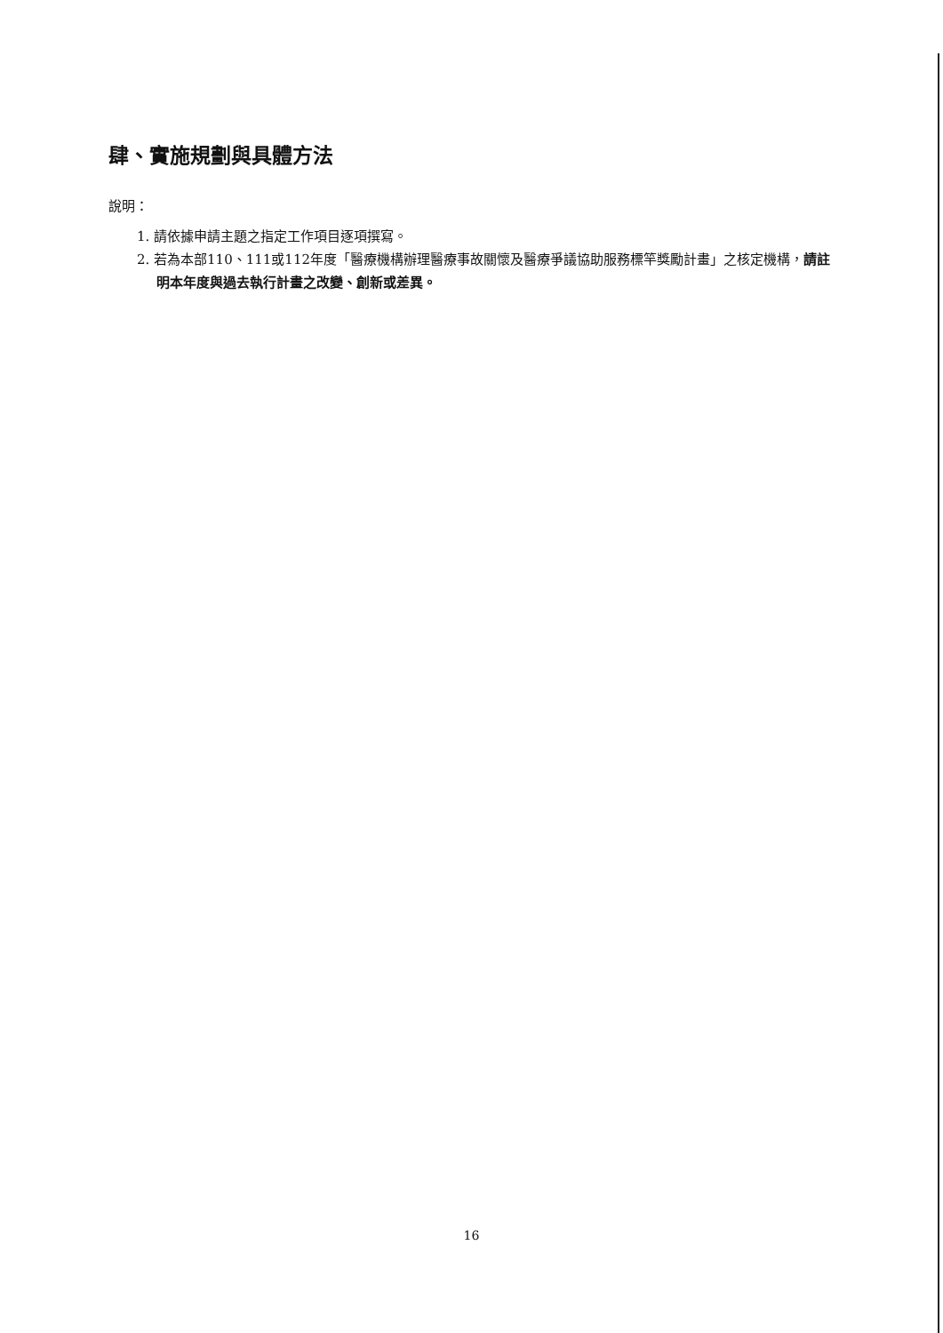肆、實施規劃與具體方法
說明：
1. 請依據申請主題之指定工作項目逐項撰寫。
2. 若為本部110、111或112年度「醫療機構辦理醫療事故關懷及醫療爭議協助服務標竿獎勵計畫」之核定機構，請註明本年度與過去執行計畫之改變、創新或差異。
16